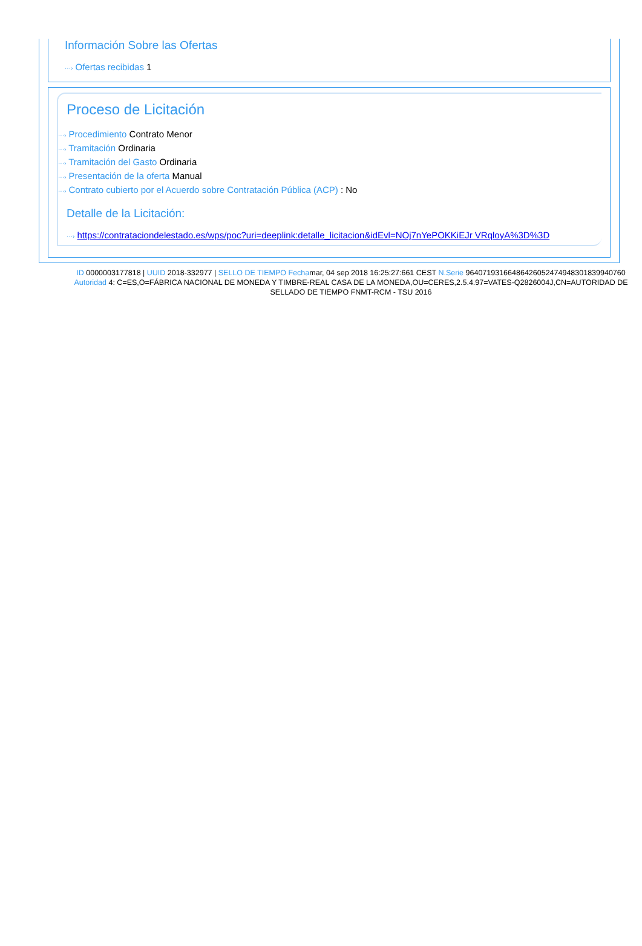Información Sobre las Ofertas
···› Ofertas recibidas 1
Proceso de Licitación
···› Procedimiento Contrato Menor
···› Tramitación Ordinaria
···› Tramitación del Gasto Ordinaria
···› Presentación de la oferta Manual
···› Contrato cubierto por el Acuerdo sobre Contratación Pública (ACP) : No
Detalle de la Licitación:
···› https://contrataciondelestado.es/wps/poc?uri=deeplink:detalle_licitacion&idEvl=NOj7nYePOKKiEJr VRqloyA%3D%3D
ID 0000003177818 | UUID 2018-332977 | SELLO DE TIEMPO Fechamar, 04 sep 2018 16:25:27:661 CEST N.Serie 96407193166486426052474948301839940760 Autoridad 4: C=ES,O=FÁBRICA NACIONAL DE MONEDA Y TIMBRE-REAL CASA DE LA MONEDA,OU=CERES,2.5.4.97=VATES-Q2826004J,CN=AUTORIDAD DE SELLADO DE TIEMPO FNMT-RCM - TSU 2016